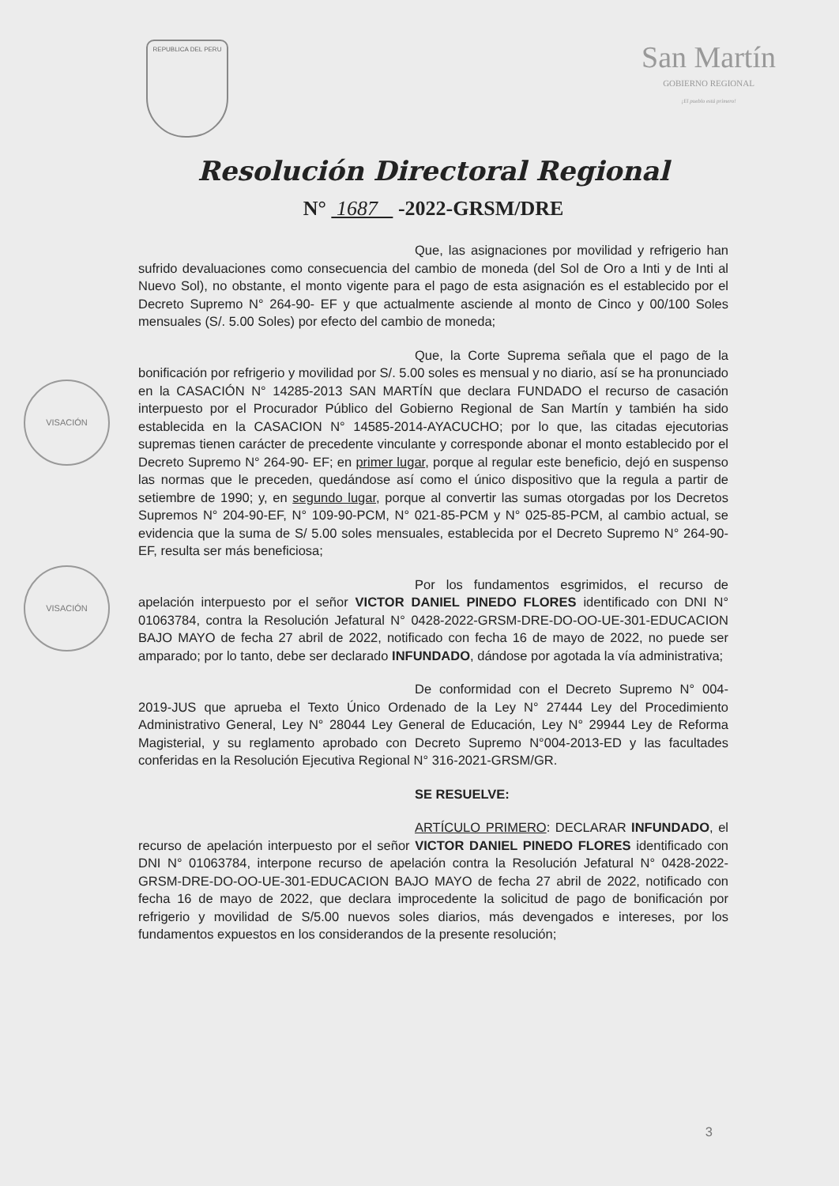REPUBLICA DEL PERU
San Martín
GOBIERNO REGIONAL
¡El pueblo está primero!
Resolución Directoral Regional
N° 1687 -2022-GRSM/DRE
Que, las asignaciones por movilidad y refrigerio han sufrido devaluaciones como consecuencia del cambio de moneda (del Sol de Oro a Inti y de Inti al Nuevo Sol), no obstante, el monto vigente para el pago de esta asignación es el establecido por el Decreto Supremo N° 264-90- EF y que actualmente asciende al monto de Cinco y 00/100 Soles mensuales (S/. 5.00 Soles) por efecto del cambio de moneda;
Que, la Corte Suprema señala que el pago de la bonificación por refrigerio y movilidad por S/. 5.00 soles es mensual y no diario, así se ha pronunciado en la CASACIÓN N° 14285-2013 SAN MARTÍN que declara FUNDADO el recurso de casación interpuesto por el Procurador Público del Gobierno Regional de San Martín y también ha sido establecida en la CASACION N° 14585-2014-AYACUCHO; por lo que, las citadas ejecutorias supremas tienen carácter de precedente vinculante y corresponde abonar el monto establecido por el Decreto Supremo N° 264-90- EF; en primer lugar, porque al regular este beneficio, dejó en suspenso las normas que le preceden, quedándose así como el único dispositivo que la regula a partir de setiembre de 1990; y, en segundo lugar, porque al convertir las sumas otorgadas por los Decretos Supremos N° 204-90-EF, N° 109-90-PCM, N° 021-85-PCM y N° 025-85-PCM, al cambio actual, se evidencia que la suma de S/ 5.00 soles mensuales, establecida por el Decreto Supremo N° 264-90- EF, resulta ser más beneficiosa;
Por los fundamentos esgrimidos, el recurso de apelación interpuesto por el señor VICTOR DANIEL PINEDO FLORES identificado con DNI N° 01063784, contra la Resolución Jefatural N° 0428-2022-GRSM-DRE-DO-OO-UE-301-EDUCACION BAJO MAYO de fecha 27 abril de 2022, notificado con fecha 16 de mayo de 2022, no puede ser amparado; por lo tanto, debe ser declarado INFUNDADO, dándose por agotada la vía administrativa;
De conformidad con el Decreto Supremo N° 004-2019-JUS que aprueba el Texto Único Ordenado de la Ley N° 27444 Ley del Procedimiento Administrativo General, Ley N° 28044 Ley General de Educación, Ley N° 29944 Ley de Reforma Magisterial, y su reglamento aprobado con Decreto Supremo N°004-2013-ED y las facultades conferidas en la Resolución Ejecutiva Regional N° 316-2021-GRSM/GR.
SE RESUELVE:
ARTÍCULO PRIMERO: DECLARAR INFUNDADO, el recurso de apelación interpuesto por el señor VICTOR DANIEL PINEDO FLORES identificado con DNI N° 01063784, interpone recurso de apelación contra la Resolución Jefatural N° 0428-2022-GRSM-DRE-DO-OO-UE-301-EDUCACION BAJO MAYO de fecha 27 abril de 2022, notificado con fecha 16 de mayo de 2022, que declara improcedente la solicitud de pago de bonificación por refrigerio y movilidad de S/5.00 nuevos soles diarios, más devengados e intereses, por los fundamentos expuestos en los considerandos de la presente resolución;
VISACIÓN
VISACIÓN
3